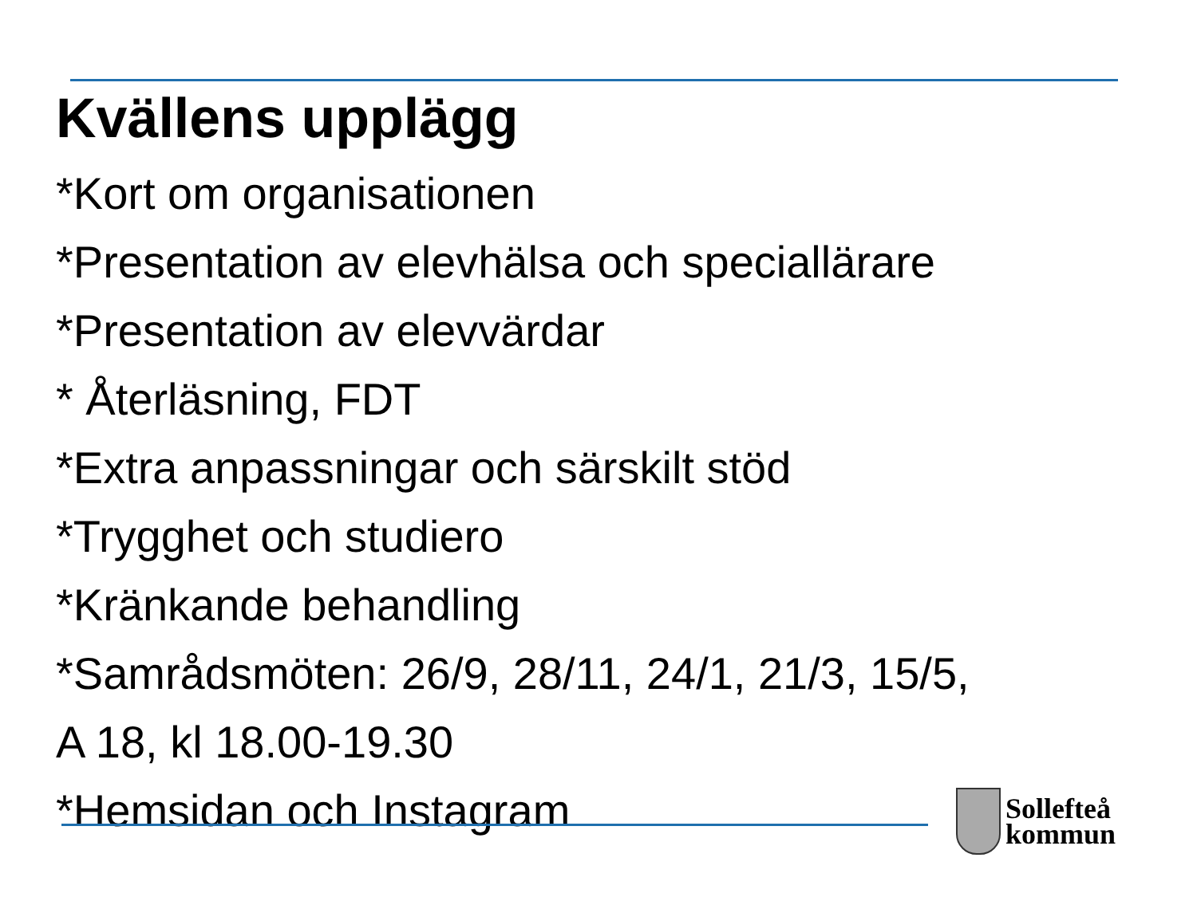Kvällens upplägg
*Kort om organisationen
*Presentation av elevhälsa och speciallärare
*Presentation av elevvärdar
* Återläsning, FDT
*Extra anpassningar och särskilt stöd
*Trygghet och studiero
*Kränkande behandling
*Samrådsmöten: 26/9, 28/11, 24/1, 21/3, 15/5,
A 18, kl 18.00-19.30
*Hemsidan och Instagram
Sollefteå
kommun